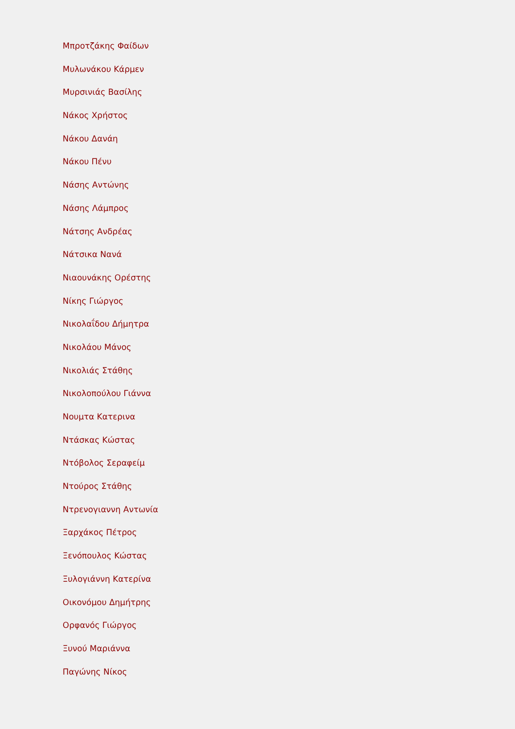Μπροτζάκης Φαίδων
Μυλωνάκου Κάρμεν
Μυρσινιάς Βασίλης
Νάκος Χρήστος
Νάκου Δανάη
Νάκου Πένυ
Νάσης Αντώνης
Νάσης Λάμπρος
Νάτσης Ανδρέας
Νάτσικα Νανά
Νιαουνάκης Ορέστης
Νίκης Γιώργος
Νικολαΐδου Δήμητρα
Νικολάου Μάνος
Νικολιάς Στάθης
Νικολοπούλου Γιάννα
Νουμτα Κατερινα
Ντάσκας Κώστας
Ντόβολος Σεραφείμ
Ντούρος Στάθης
Ντρενογιαννη Αντωνία
Ξαρχάκος Πέτρος
Ξενόπουλος Κώστας
Ξυλογιάννη Κατερίνα
Οικονόμου Δημήτρης
Ορφανός Γιώργος
Ξυνού Μαριάννα
Παγώνης Νίκος